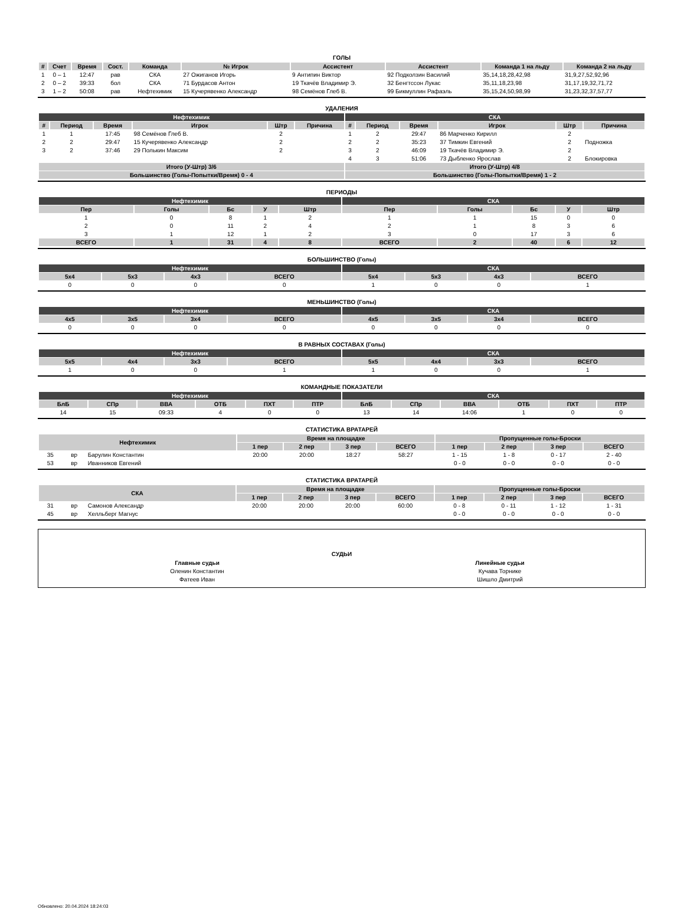ГОЛЫ
| # | Счет | Время | Сост. | Команда | № Игрок | Ассистент | Ассистент | Команда 1 на льду | Команда 2 на льду |
| --- | --- | --- | --- | --- | --- | --- | --- | --- | --- |
| 1 | 0 – 1 | 12:47 | рав | СКА | 27 Ожиганов Игорь | 9 Антипин Виктор | 92 Подколзин Василий | 35,14,18,28,42,98 | 31,9,27,52,92,96 |
| 2 | 0 – 2 | 39:33 | бол | СКА | 71 Бурдасов Антон | 19 Ткачёв Владимир Э. | 32 Бенгтссон Лукас | 35,11,18,23,98 | 31,17,19,32,71,72 |
| 3 | 1 – 2 | 50:08 | рав | Нефтехимик | 15 Кучерявенко Александр | 98 Семёнов Глеб В. | 99 Бикмуллин Рафаэль | 35,15,24,50,98,99 | 31,23,32,37,57,77 |
УДАЛЕНИЯ
| Нефтехимик | | | | | | СКА | | | | | |
| # | Период | Время | Игрок | Штр | Причина | # | Период | Время | Игрок | Штр | Причина |
| 1 | 1 | 17:45 | 98 Семёнов Глеб В. | 2 | | 1 | 2 | 29:47 | 86 Марченко Кирилл | 2 | |
| 2 | 2 | 29:47 | 15 Кучерявенко Александр | 2 | | 2 | 2 | 35:23 | 37 Тимкин Евгений | 2 | Подножка |
| 3 | 2 | 37:46 | 29 Полькин Максим | 2 | | 3 | 2 | 46:09 | 19 Ткачёв Владимир Э. | 2 | |
| | | | | | | 4 | 3 | 51:06 | 73 Дыбленко Ярослав | 2 | Блокировка |
| Итого (У-Штр) 3/6 | | | | | | Итого (У-Штр) 4/8 | | | | | |
| Большинство (Голы-Попытки/Время) 0 - 4 | | | | | | Большинство (Голы-Попытки/Время) 1 - 2 | | | | | |
ПЕРИОДЫ
| Нефтехимик | | | | | СКА | | | | |
| Пер | Голы | Бс | У | Штр | Пер | Голы | Бс | У | Штр |
| 1 | 0 | 8 | 1 | 2 | 1 | 1 | 15 | 0 | 0 |
| 2 | 0 | 11 | 2 | 4 | 2 | 1 | 8 | 3 | 6 |
| 3 | 1 | 12 | 1 | 2 | 3 | 0 | 17 | 3 | 6 |
| ВСЕГО | 1 | 31 | 4 | 8 | ВСЕГО | 2 | 40 | 6 | 12 |
БОЛЬШИНСТВО (Голы)
| Нефтехимик | | | | СКА | | | |
| 5x4 | 5x3 | 4x3 | ВСЕГО | 5x4 | 5x3 | 4x3 | ВСЕГО |
| 0 | 0 | 0 | 0 | 1 | 0 | 0 | 1 |
МЕНЬШИНСТВО (Голы)
| Нефтехимик | | | | СКА | | | |
| 4x5 | 3x5 | 3x4 | ВСЕГО | 4x5 | 3x5 | 3x4 | ВСЕГО |
| 0 | 0 | 0 | 0 | 0 | 0 | 0 | 0 |
В РАВНЫХ СОСТАВАХ (Голы)
| Нефтехимик | | | | СКА | | | |
| 5x5 | 4x4 | 3x3 | ВСЕГО | 5x5 | 4x4 | 3x3 | ВСЕГО |
| 1 | 0 | 0 | 1 | 1 | 0 | 0 | 1 |
КОМАНДНЫЕ ПОКАЗАТЕЛИ
| Нефтехимик | | | | | | СКА | | | | | |
| БлБ | СПр | ВВА | ОТБ | ПХТ | ПТР | БлБ | СПр | ВВА | ОТБ | ПХТ | ПТР |
| 14 | 15 | 09:33 | 4 | 0 | 0 | 13 | 14 | 14:06 | 1 | 0 | 0 |
СТАТИСТИКА ВРАТАРЕЙ
| Нефтехимик | | | Время на площадке | | | | Пропущенные голы-Броски | | | |
| --- | --- | --- | --- | --- | --- | --- | --- | --- | --- | --- |
| | | | 1 пер | 2 пер | 3 пер | ВСЕГО | 1 пер | 2 пер | 3 пер | ВСЕГО |
| 35 | вр | Барулин Константин | 20:00 | 20:00 | 18:27 | 58:27 | 1 - 15 | 1 - 8 | 0 - 17 | 2 - 40 |
| 53 | вр | Иванников Евгений | | | | | 0 - 0 | 0 - 0 | 0 - 0 | 0 - 0 |
СТАТИСТИКА ВРАТАРЕЙ
| СКА | | | Время на площадке | | | | Пропущенные голы-Броски | | | |
| --- | --- | --- | --- | --- | --- | --- | --- | --- | --- | --- |
| | | | 1 пер | 2 пер | 3 пер | ВСЕГО | 1 пер | 2 пер | 3 пер | ВСЕГО |
| 31 | вр | Самонов Александр | 20:00 | 20:00 | 20:00 | 60:00 | 0 - 8 | 0 - 11 | 1 - 12 | 1 - 31 |
| 45 | вр | Хелльберг Магнус | | | | | 0 - 0 | 0 - 0 | 0 - 0 | 0 - 0 |
СУДЬИ
| Главные судьи | Линейные судьи |
| Оленин Константин | Кучава Торнике |
| Фатеев Иван | Шишло Дмитрий |
Обновлено: 20.04.2024 18:24:03